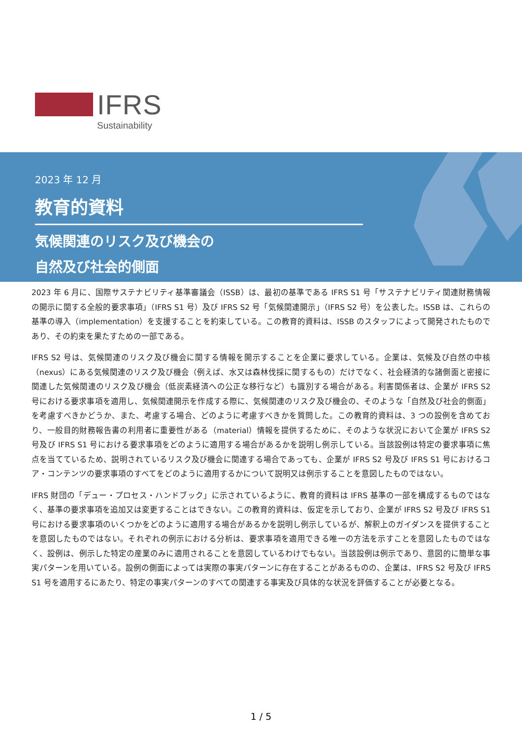IFRS
Sustainability
2023 年 12 月
教育的資料
気候関連のリスク及び機会の
自然及び社会的側面
2023 年 6 月に、国際サステナビリティ基準審議会（ISSB）は、最初の基準である IFRS S1 号「サステナビリティ関連財務情報の開示に関する全般的要求事項」（IFRS S1 号）及び IFRS S2 号「気候関連開示」（IFRS S2 号）を公表した。ISSB は、これらの基準の導入（implementation）を支援することを約束している。この教育的資料は、ISSB のスタッフによって開発されたものであり、その約束を果たすための一部である。
IFRS S2 号は、気候関連のリスク及び機会に関する情報を開示することを企業に要求している。企業は、気候及び自然の中核（nexus）にある気候関連のリスク及び機会（例えば、水又は森林伐採に関するもの）だけでなく、社会経済的な諸側面と密接に関連した気候関連のリスク及び機会（低炭素経済への公正な移行など）も識別する場合がある。利害関係者は、企業が IFRS S2 号における要求事項を適用し、気候関連開示を作成する際に、気候関連のリスク及び機会の、そのような「自然及び社会的側面」を考慮すべきかどうか、また、考慮する場合、どのように考慮すべきかを質問した。この教育的資料は、3 つの設例を含めており、一般目的財務報告書の利用者に重要性がある（material）情報を提供するために、そのような状況において企業が IFRS S2 号及び IFRS S1 号における要求事項をどのように適用する場合があるかを説明し例示している。当該設例は特定の要求事項に焦点を当てているため、説明されているリスク及び機会に関連する場合であっても、企業が IFRS S2 号及び IFRS S1 号におけるコア・コンテンツの要求事項のすべてをどのように適用するかについて説明又は例示することを意図したものではない。
IFRS 財団の「デュー・プロセス・ハンドブック」に示されているように、教育的資料は IFRS 基準の一部を構成するものではなく、基準の要求事項を追加又は変更することはできない。この教育的資料は、仮定を示しており、企業が IFRS S2 号及び IFRS S1 号における要求事項のいくつかをどのように適用する場合があるかを説明し例示しているが、解釈上のガイダンスを提供することを意図したものではない。それぞれの例示における分析は、要求事項を適用できる唯一の方法を示すことを意図したものではなく、設例は、例示した特定の産業のみに適用されることを意図しているわけでもない。当該設例は例示であり、意図的に簡単な事実パターンを用いている。設例の側面によっては実際の事実パターンに存在することがあるものの、企業は、IFRS S2 号及び IFRS S1 号を適用するにあたり、特定の事実パターンのすべての関連する事実及び具体的な状況を評価することが必要となる。
1 / 5